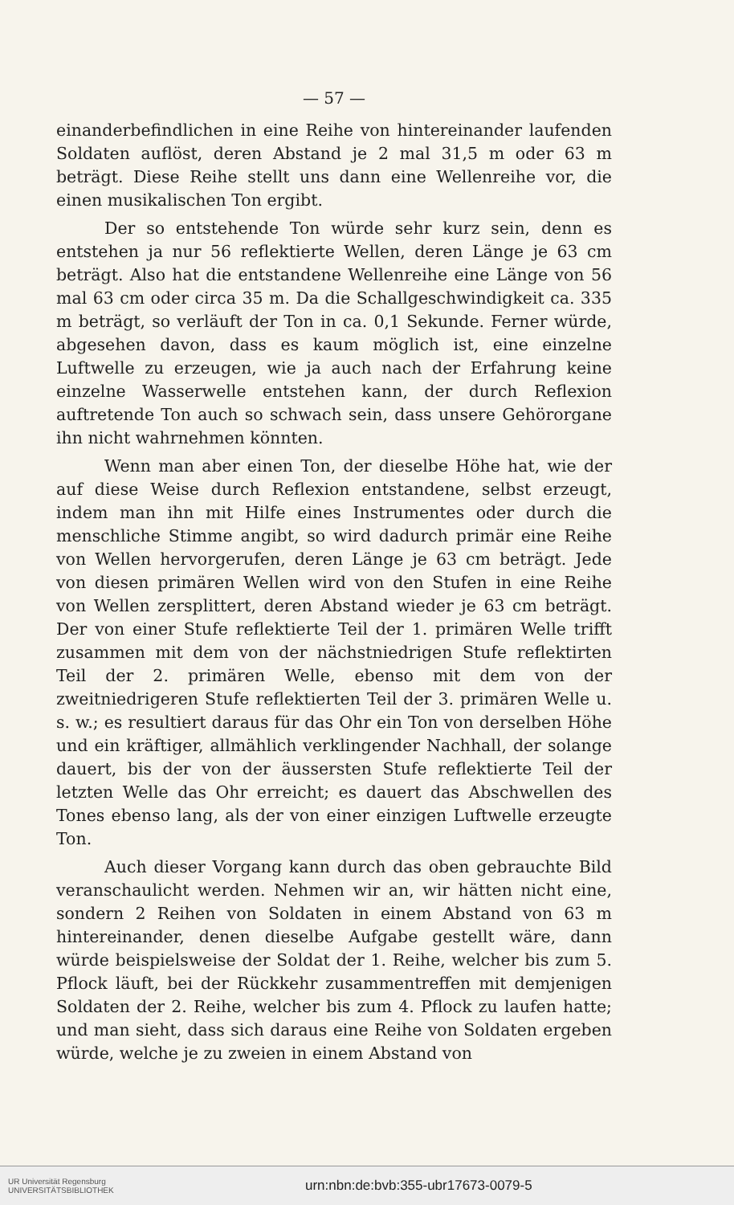— 57 —
einanderbefindlichen in eine Reihe von hintereinander laufenden Soldaten auflöst, deren Abstand je 2 mal 31,5 m oder 63 m beträgt. Diese Reihe stellt uns dann eine Wellenreihe vor, die einen musikalischen Ton ergibt.
Der so entstehende Ton würde sehr kurz sein, denn es entstehen ja nur 56 reflektierte Wellen, deren Länge je 63 cm beträgt. Also hat die entstandene Wellenreihe eine Länge von 56 mal 63 cm oder circa 35 m. Da die Schallgeschwindigkeit ca. 335 m beträgt, so verläuft der Ton in ca. 0,1 Sekunde. Ferner würde, abgesehen davon, dass es kaum möglich ist, eine einzelne Luftwelle zu erzeugen, wie ja auch nach der Erfahrung keine einzelne Wasserwelle entstehen kann, der durch Reflexion auftretende Ton auch so schwach sein, dass unsere Gehörorgane ihn nicht wahrnehmen könnten.
Wenn man aber einen Ton, der dieselbe Höhe hat, wie der auf diese Weise durch Reflexion entstandene, selbst erzeugt, indem man ihn mit Hilfe eines Instrumentes oder durch die menschliche Stimme angibt, so wird dadurch primär eine Reihe von Wellen hervorgerufen, deren Länge je 63 cm beträgt. Jede von diesen primären Wellen wird von den Stufen in eine Reihe von Wellen zersplittert, deren Abstand wieder je 63 cm beträgt. Der von einer Stufe reflektierte Teil der 1. primären Welle trifft zusammen mit dem von der nächstniedrigen Stufe reflektirten Teil der 2. primären Welle, ebenso mit dem von der zweitniedrigeren Stufe reflektierten Teil der 3. primären Welle u. s. w.; es resultiert daraus für das Ohr ein Ton von derselben Höhe und ein kräftiger, allmählich verklingender Nachhall, der solange dauert, bis der von der äussersten Stufe reflektierte Teil der letzten Welle das Ohr erreicht; es dauert das Abschwellen des Tones ebenso lang, als der von einer einzigen Luftwelle erzeugte Ton.
Auch dieser Vorgang kann durch das oben gebrauchte Bild veranschaulicht werden. Nehmen wir an, wir hätten nicht eine, sondern 2 Reihen von Soldaten in einem Abstand von 63 m hintereinander, denen dieselbe Aufgabe gestellt wäre, dann würde beispielsweise der Soldat der 1. Reihe, welcher bis zum 5. Pflock läuft, bei der Rückkehr zusammentreffen mit demjenigen Soldaten der 2. Reihe, welcher bis zum 4. Pflock zu laufen hatte; und man sieht, dass sich daraus eine Reihe von Soldaten ergeben würde, welche je zu zweien in einem Abstand von
UR Universität Regensburg
UNIVERSITÄTSBIBLIOTHEK
urn:nbn:de:bvb:355-ubr17673-0079-5